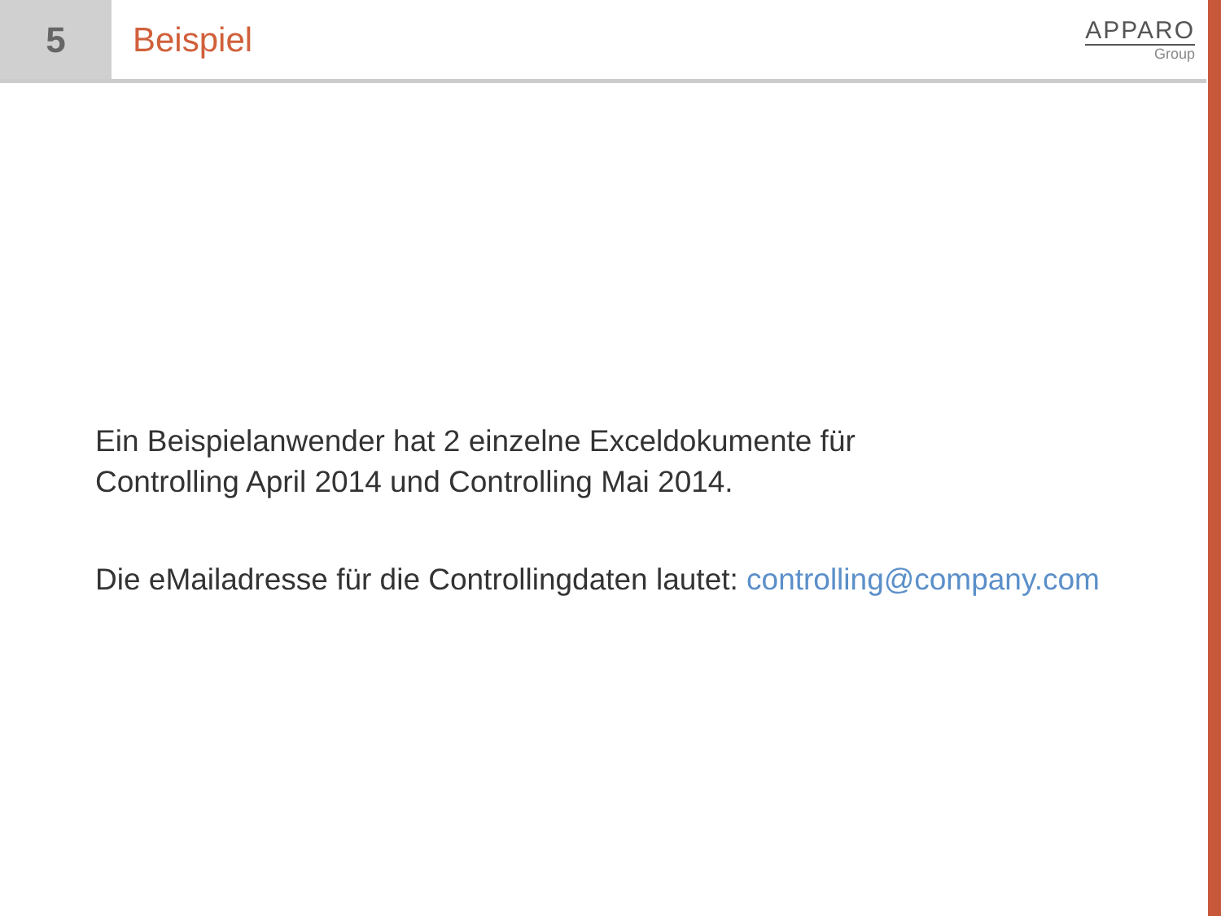5 Beispiel
APPARO
Group
Ein Beispielanwender hat 2 einzelne Exceldokumente für
Controlling April 2014 und Controlling Mai 2014.
Die eMailadresse für die Controllingdaten lautet: controlling@company.com